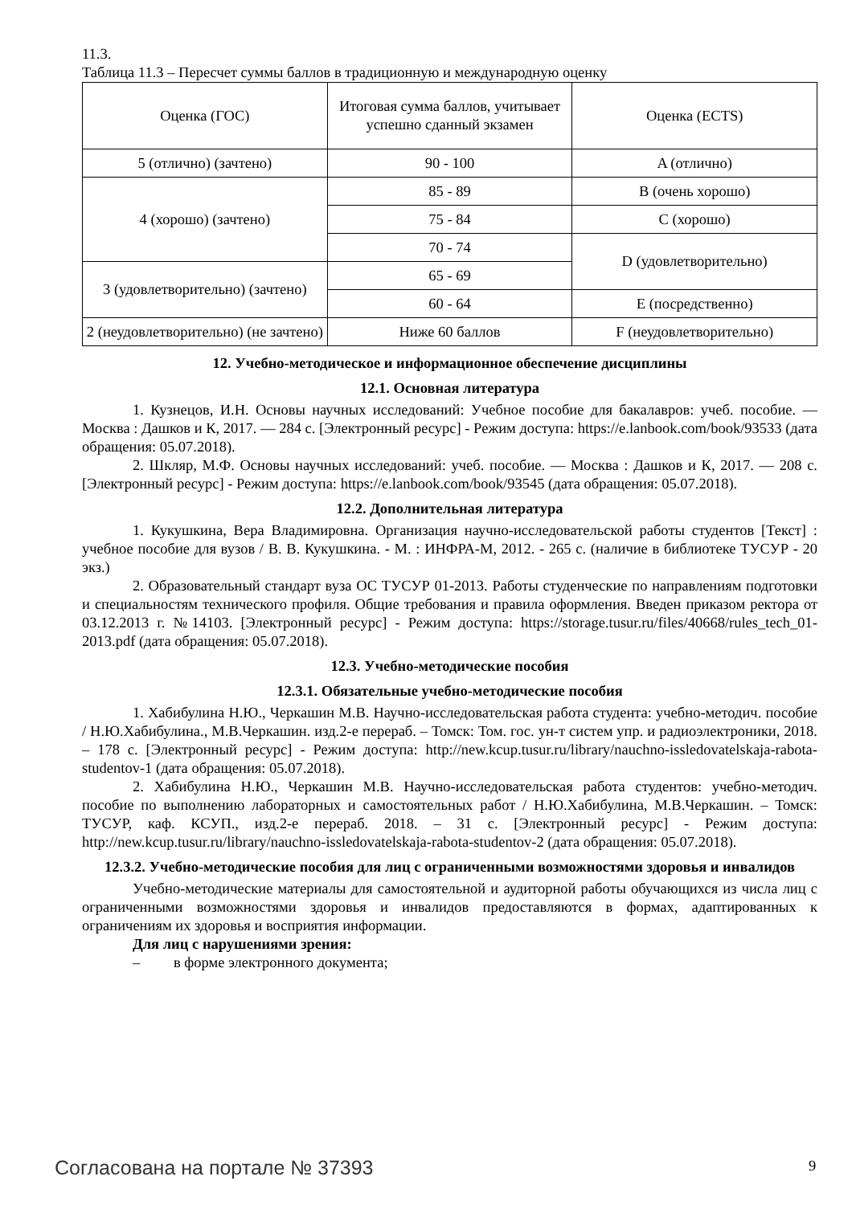11.3.
Таблица 11.3 – Пересчет суммы баллов в традиционную и международную оценку
| Оценка (ГОС) | Итоговая сумма баллов, учитывает успешно сданный экзамен | Оценка (ECTS) |
| 5 (отлично) (зачтено) | 90 - 100 | A (отлично) |
| 4 (хорошо) (зачтено) | 85 - 89 | B (очень хорошо) |
| | 75 - 84 | C (хорошо) |
| | 70 - 74 | D (удовлетворительно) |
| 3 (удовлетворительно) (зачтено) | 65 - 69 | |
| | 60 - 64 | E (посредственно) |
| 2 (неудовлетворительно) (не зачтено) | Ниже 60 баллов | F (неудовлетворительно) |
12. Учебно-методическое и информационное обеспечение дисциплины
12.1. Основная литература
1. Кузнецов, И.Н. Основы научных исследований: Учебное пособие для бакалавров: учеб. пособие. — Москва : Дашков и К, 2017. — 284 с. [Электронный ресурс] - Режим доступа: https://e.lanbook.com/book/93533 (дата обращения: 05.07.2018).
2. Шкляр, М.Ф. Основы научных исследований: учеб. пособие. — Москва : Дашков и К, 2017. — 208 с. [Электронный ресурс] - Режим доступа: https://e.lanbook.com/book/93545 (дата обращения: 05.07.2018).
12.2. Дополнительная литература
1. Кукушкина, Вера Владимировна. Организация научно-исследовательской работы студентов [Текст] : учебное пособие для вузов / В. В. Кукушкина. - М. : ИНФРА-М, 2012. - 265 с. (наличие в библиотеке ТУСУР - 20 экз.)
2. Образовательный стандарт вуза ОС ТУСУР 01-2013. Работы студенческие по направлениям подготовки и специальностям технического профиля. Общие требования и правила оформления. Введен приказом ректора от 03.12.2013 г. №14103. [Электронный ресурс] - Режим доступа: https://storage.tusur.ru/files/40668/rules_tech_01-2013.pdf (дата обращения: 05.07.2018).
12.3. Учебно-методические пособия
12.3.1. Обязательные учебно-методические пособия
1. Хабибулина Н.Ю., Черкашин М.В. Научно-исследовательская работа студента: учебно-методич. пособие / Н.Ю.Хабибулина., М.В.Черкашин. изд.2-е перераб. – Томск: Том. гос. ун-т систем упр. и радиоэлектроники, 2018. – 178 с. [Электронный ресурс] - Режим доступа: http://new.kcup.tusur.ru/library/nauchno-issledovatelskaja-rabota-studentov-1 (дата обращения: 05.07.2018).
2. Хабибулина Н.Ю., Черкашин М.В. Научно-исследовательская работа студентов: учебно-методич. пособие по выполнению лабораторных и самостоятельных работ / Н.Ю.Хабибулина, М.В.Черкашин. – Томск: ТУСУР, каф. КСУП., изд.2-е перераб. 2018. – 31 с. [Электронный ресурс] - Режим доступа: http://new.kcup.tusur.ru/library/nauchno-issledovatelskaja-rabota-studentov-2 (дата обращения: 05.07.2018).
12.3.2. Учебно-методические пособия для лиц с ограниченными возможностями здоровья и инвалидов
Учебно-методические материалы для самостоятельной и аудиторной работы обучающихся из числа лиц с ограниченными возможностями здоровья и инвалидов предоставляются в формах, адаптированных к ограничениям их здоровья и восприятия информации.
Для лиц с нарушениями зрения:
– в форме электронного документа;
Согласована на портале № 37393 9